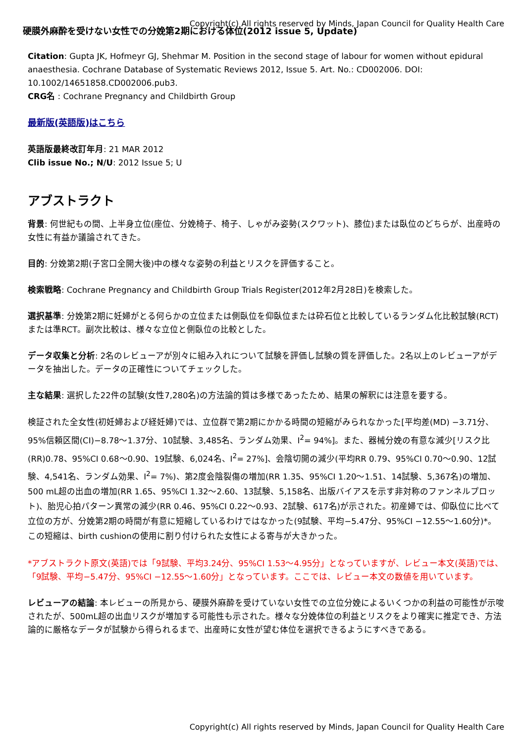硬膜外麻酔を受けない女性での分娩第2期における体位(2012 issue 5, Update)
Copyright(c) All rights reserved by Minds, Japan Council for Quality Health Care
Citation: Gupta JK, Hofmeyr GJ, Shehmar M. Position in the second stage of labour for women without epidural anaesthesia. Cochrane Database of Systematic Reviews 2012, Issue 5. Art. No.: CD002006. DOI: 10.1002/14651858.CD002006.pub3.
CRG名 : Cochrane Pregnancy and Childbirth Group
最新版(英語版)はこちら
英語版最終改訂年月: 21 MAR 2012
Clib issue No.; N/U: 2012 Issue 5; U
アブストラクト
背景: 何世紀もの間、上半身立位(座位、分娩椅子、椅子、しゃがみ姿勢(スクワット)、膝位)または臥位のどちらが、出産時の女性に有益か議論されてきた。
目的: 分娩第2期(子宮口全開大後)中の様々な姿勢の利益とリスクを評価すること。
検索戦略: Cochrane Pregnancy and Childbirth Group Trials Register(2012年2月28日)を検索した。
選択基準: 分娩第2期に妊婦がとる何らかの立位または側臥位を仰臥位または砕石位と比較しているランダム化比較試験(RCT)または準RCT。副次比較は、様々な立位と側臥位の比較とした。
データ収集と分析: 2名のレビューアが別々に組み入れについて試験を評価し試験の質を評価した。2名以上のレビューアがデータを抽出した。データの正確性についてチェックした。
主な結果: 選択した22件の試験(女性7,280名)の方法論的質は多様であったため、結果の解釈には注意を要する。
検証された全女性(初妊婦および経妊婦)では、立位群で第2期にかかる時間の短縮がみられなかった[平均差(MD) −3.71分、95%信頼区間(CI)−8.78〜1.37分、10試験、3,485名、ランダム効果、I<sup>2</sup>= 94%]。また、器械分娩の有意な減少[リスク比(RR)0.78、95%CI 0.68〜0.90、19試験、6,024名、I<sup>2</sup>= 27%]、会陰切開の減少(平均RR 0.79、95%CI 0.70〜0.90、12試験、4,541名、ランダム効果、I<sup>2</sup>= 7%)、第2度会陰裂傷の増加(RR 1.35、95%CI 1.20〜1.51、14試験、5,367名)の増加、500 mL超の出血の増加(RR 1.65、95%CI 1.32〜2.60、13試験、5,158名、出版バイアスを示す非対称のファンネルプロット)、胎児心拍パターン異常の減少(RR 0.46、95%CI 0.22〜0.93、2試験、617名)が示された。初産婦では、仰臥位に比べて立位の方が、分娩第2期の時間が有意に短縮しているわけではなかった(9試験、平均−5.47分、95%CI −12.55〜1.60分)*。この短縮は、birth cushionの使用に割り付けられた女性による寄与が大きかった。
*アブストラクト原文(英語)では「9試験、平均3.24分、95%CI 1.53〜4.95分」となっていますが、レビュー本文(英語)では、「9試験、平均−5.47分、95%CI −12.55〜1.60分」となっています。ここでは、レビュー本文の数値を用いています。
レビューアの結論: 本レビューの所見から、硬膜外麻酔を受けていない女性での立位分娩によるいくつかの利益の可能性が示唆されたが、500mL超の出血リスクが増加する可能性も示された。様々な分娩体位の利益とリスクをより確実に推定でき、方法論的に厳格なデータが試験から得られるまで、出産時に女性が望む体位を選択できるようにすべきである。
Copyright(c) All rights reserved by Minds, Japan Council for Quality Health Care